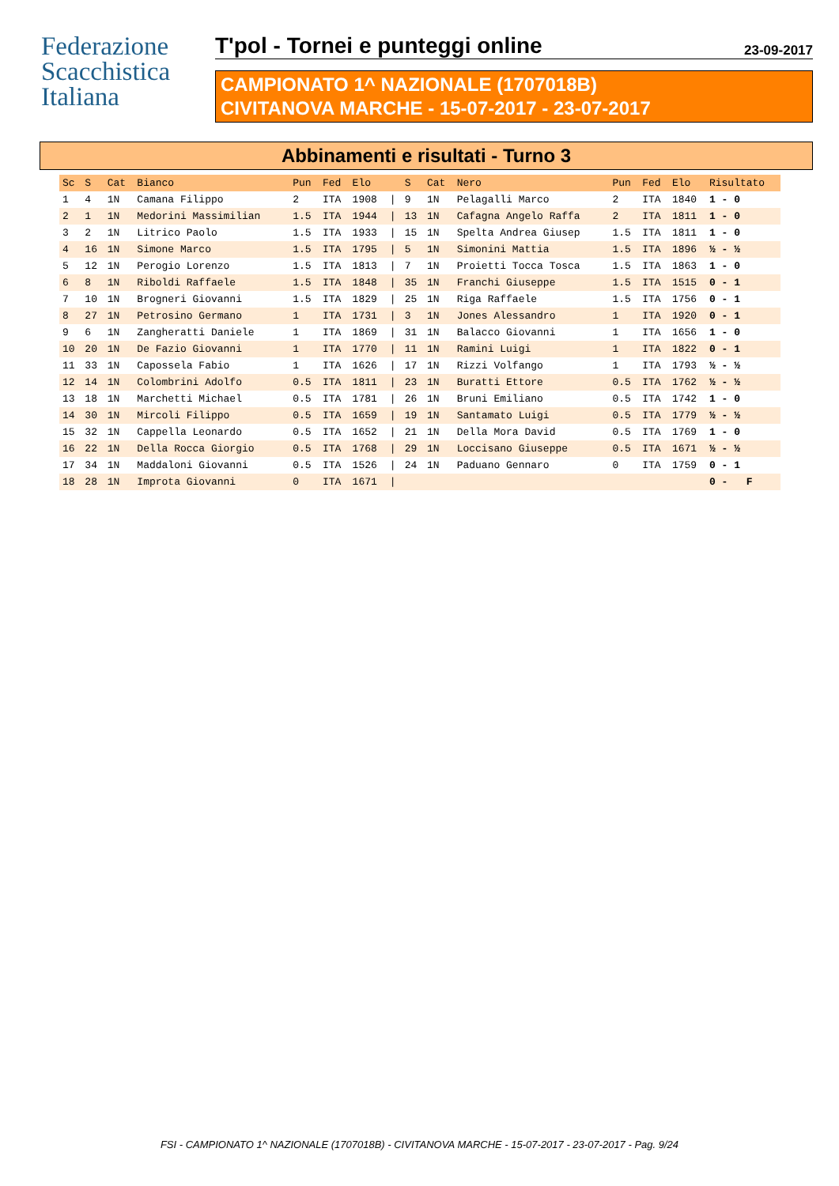Federazione
Scacchistica
Italiana
T'pol - Tornei e punteggi online 23-09-2017
CAMPIONATO 1^ NAZIONALE (1707018B)
CIVITANOVA MARCHE - 15-07-2017 - 23-07-2017
Abbinamenti e risultati - Turno 3
| Sc | S | Cat | Bianco | Pun | Fed | Elo | | S | Cat | Nero | Pun | Fed | Elo | Risultato |
| --- | --- | --- | --- | --- | --- | --- | --- | --- | --- | --- | --- | --- | --- | --- |
| 1 | 4 | 1N | Camana Filippo | 2 | ITA | 1908 | / | 9 | 1N | Pelagalli Marco | 2 | ITA | 1840 | 1 - 0 |
| 2 | 1 | 1N | Medorini Massimilian | 1.5 | ITA | 1944 | / | 13 | 1N | Cafagna Angelo Raffa | 2 | ITA | 1811 | 1 - 0 |
| 3 | 2 | 1N | Litrico Paolo | 1.5 | ITA | 1933 | / | 15 | 1N | Spelta Andrea Giusep | 1.5 | ITA | 1811 | 1 - 0 |
| 4 | 16 | 1N | Simone Marco | 1.5 | ITA | 1795 | / | 5 | 1N | Simonini Mattia | 1.5 | ITA | 1896 | ½ - ½ |
| 5 | 12 | 1N | Perogio Lorenzo | 1.5 | ITA | 1813 | / | 7 | 1N | Proietti Tocca Tosca | 1.5 | ITA | 1863 | 1 - 0 |
| 6 | 8 | 1N | Riboldi Raffaele | 1.5 | ITA | 1848 | / | 35 | 1N | Franchi Giuseppe | 1.5 | ITA | 1515 | 0 - 1 |
| 7 | 10 | 1N | Brogneri Giovanni | 1.5 | ITA | 1829 | / | 25 | 1N | Riga Raffaele | 1.5 | ITA | 1756 | 0 - 1 |
| 8 | 27 | 1N | Petrosino Germano | 1 | ITA | 1731 | / | 3 | 1N | Jones Alessandro | 1 | ITA | 1920 | 0 - 1 |
| 9 | 6 | 1N | Zangheratti Daniele | 1 | ITA | 1869 | / | 31 | 1N | Balacco Giovanni | 1 | ITA | 1656 | 1 - 0 |
| 10 | 20 | 1N | De Fazio Giovanni | 1 | ITA | 1770 | / | 11 | 1N | Ramini Luigi | 1 | ITA | 1822 | 0 - 1 |
| 11 | 33 | 1N | Capossela Fabio | 1 | ITA | 1626 | / | 17 | 1N | Rizzi Volfango | 1 | ITA | 1793 | ½ - ½ |
| 12 | 14 | 1N | Colombrini Adolfo | 0.5 | ITA | 1811 | / | 23 | 1N | Buratti Ettore | 0.5 | ITA | 1762 | ½ - ½ |
| 13 | 18 | 1N | Marchetti Michael | 0.5 | ITA | 1781 | / | 26 | 1N | Bruni Emiliano | 0.5 | ITA | 1742 | 1 - 0 |
| 14 | 30 | 1N | Mircoli Filippo | 0.5 | ITA | 1659 | / | 19 | 1N | Santamato Luigi | 0.5 | ITA | 1779 | ½ - ½ |
| 15 | 32 | 1N | Cappella Leonardo | 0.5 | ITA | 1652 | / | 21 | 1N | Della Mora David | 0.5 | ITA | 1769 | 1 - 0 |
| 16 | 22 | 1N | Della Rocca Giorgio | 0.5 | ITA | 1768 | / | 29 | 1N | Loccisano Giuseppe | 0.5 | ITA | 1671 | ½ - ½ |
| 17 | 34 | 1N | Maddaloni Giovanni | 0.5 | ITA | 1526 | / | 24 | 1N | Paduano Gennaro | 0 | ITA | 1759 | 0 - 1 |
| 18 | 28 | 1N | Improta Giovanni | 0 | ITA | 1671 | / | | | | | | | 0 - F |
FSI - CAMPIONATO 1^ NAZIONALE (1707018B) - CIVITANOVA MARCHE - 15-07-2017 - 23-07-2017 - Pag. 9/24